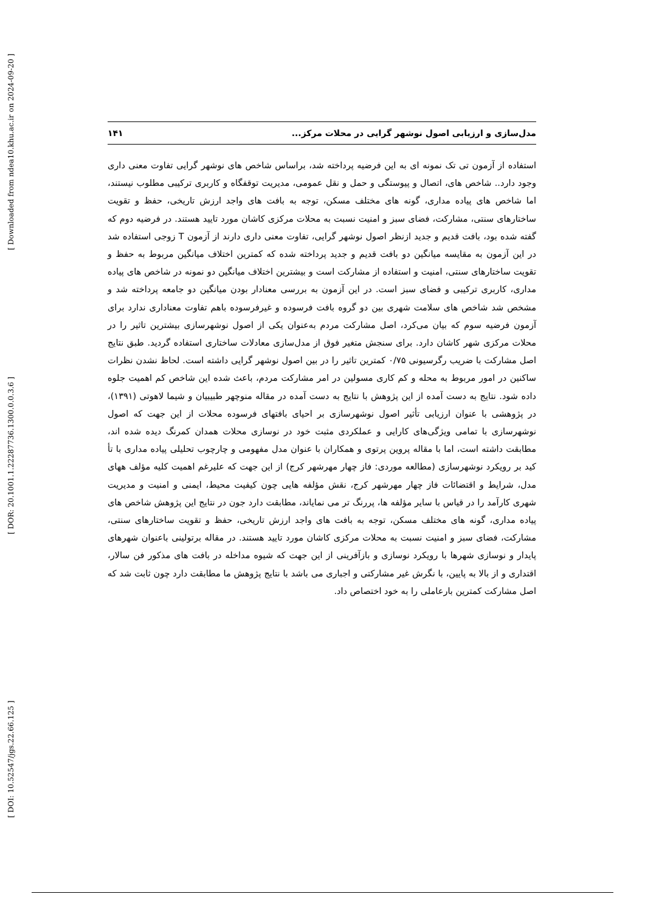[ Downloaded from ndea10.khu.ac.ir on 2024-09-20 ]
[ DOR: 20.1001.1.22287736.1300.0.0.3.6 ]
[ DOI: 10.52547/jgs.22.66.125 ]
مدل‌سازی و ارزیابی اصول نوشهر گرایی در محلات مرکز... ۱۴۱
استفاده از آزمون تی تک نمونه ای به این فرضیه پرداخته شد، براساس شاخص های نوشهر گرایی تفاوت معنی داری وجود دارد.. شاخص های، اتصال و پیوستگی و حمل و نقل عمومی، مدیریت توقفگاه و کاربری ترکیبی مطلوب نیستند، اما شاخص های پیاده مداری، گونه های مختلف مسکن، توجه به بافت های واجد ارزش تاریخی، حفظ و تقویت ساختارهای سنتی، مشارکت، فضای سبز و امنیت نسبت به محلات مرکزی کاشان مورد تایید هستند. در فرضیه دوم که گفته شده بود، بافت قدیم و جدید ازنظر اصول نوشهر گرایی، تفاوت معنی داری دارند از آزمون T زوجی استفاده شد در این آزمون به مقایسه میانگین دو بافت قدیم و جدید پرداخته شده که کمترین اختلاف میانگین مربوط به حفظ و تقویت ساختارهای سنتی، امنیت و استفاده از مشارکت است و بیشترین اختلاف میانگین دو نمونه در شاخص های پیاده مداری، کاربری ترکیبی و فضای سبز است. در این آزمون به بررسی معنادار بودن میانگین دو جامعه پرداخته شد و مشخص شد شاخص های سلامت شهری بین دو گروه بافت فرسوده و غیرفرسوده باهم تفاوت معناداری ندارد برای آزمون فرضیه سوم که بیان می‌کرد، اصل مشارکت مردم به‌عنوان یکی از اصول نوشهرسازی بیشترین تاثیر را در محلات مرکزی شهر کاشان دارد. برای سنجش متغیر فوق از مدل‌سازی معادلات ساختاری استفاده گردید. طبق نتایج اصل مشارکت با ضریب رگرسیونی ۰/۷۵ کمترین تاثیر را در بین اصول نوشهر گرایی داشته است. لحاظ نشدن نظرات ساکنین در امور مربوط به محله و کم کاری مسولین در امر مشارکت مردم، باعث شده این شاخص کم اهمیت جلوه داده شود. نتایج به دست آمده از این پژوهش با نتایج به دست آمده در مقاله منوچهر طبیبیان و شیما لاهوتی (۱۳۹۱)، در پژوهشی با عنوان ارزیابی تأثیر اصول نوشهرسازی بر احیای بافتهای فرسوده محلات از این جهت که اصول نوشهرسازی با تمامی ویژگی‌های کارایی و عملکردی مثبت خود در نوسازی محلات همدان کمرنگ دیده شده اند، مطابقت داشته است، اما با مقاله پروین پرتوی و همکاران با عنوان مدل مفهومی و چارچوب تحلیلی پیاده مداری با تأ کید بر رویکرد نوشهرسازی (مطالعه موردی: فاز چهار مهرشهر کرج) از این جهت که علیرغم اهمیت کلیه مؤلف ههای مدل، شرایط و اقتضائات فاز چهار مهرشهر کرج، نقش مؤلفه هایی چون کیفیت محیط، ایمنی و امنیت و مدیریت شهری کارآمد را در قیاس با سایر مؤلفه ها، پررنگ تر می نمایاند، مطابقت دارد جون در نتایج این پژوهش شاخص های پیاده مداری، گونه های مختلف مسکن، توجه به بافت های واجد ارزش تاریخی، حفظ و تقویت ساختارهای سنتی، مشارکت، فضای سبز و امنیت نسبت به محلات مرکزی کاشان مورد تایید هستند. در مقاله برتولینی باعنوان شهرهای پایدار و نوسازی شهرها با رویکرد نوسازی و بازآفرینی از این جهت که شیوه مداخله در بافت های مذکور فن سالار، اقتداری و از بالا به پایین، با نگرش غیر مشارکتی و اجباری می باشد با نتایج پژوهش ما مطابقت دارد چون ثابت شد که اصل مشارکت کمترین بارعاملی را به خود اختصاص داد.